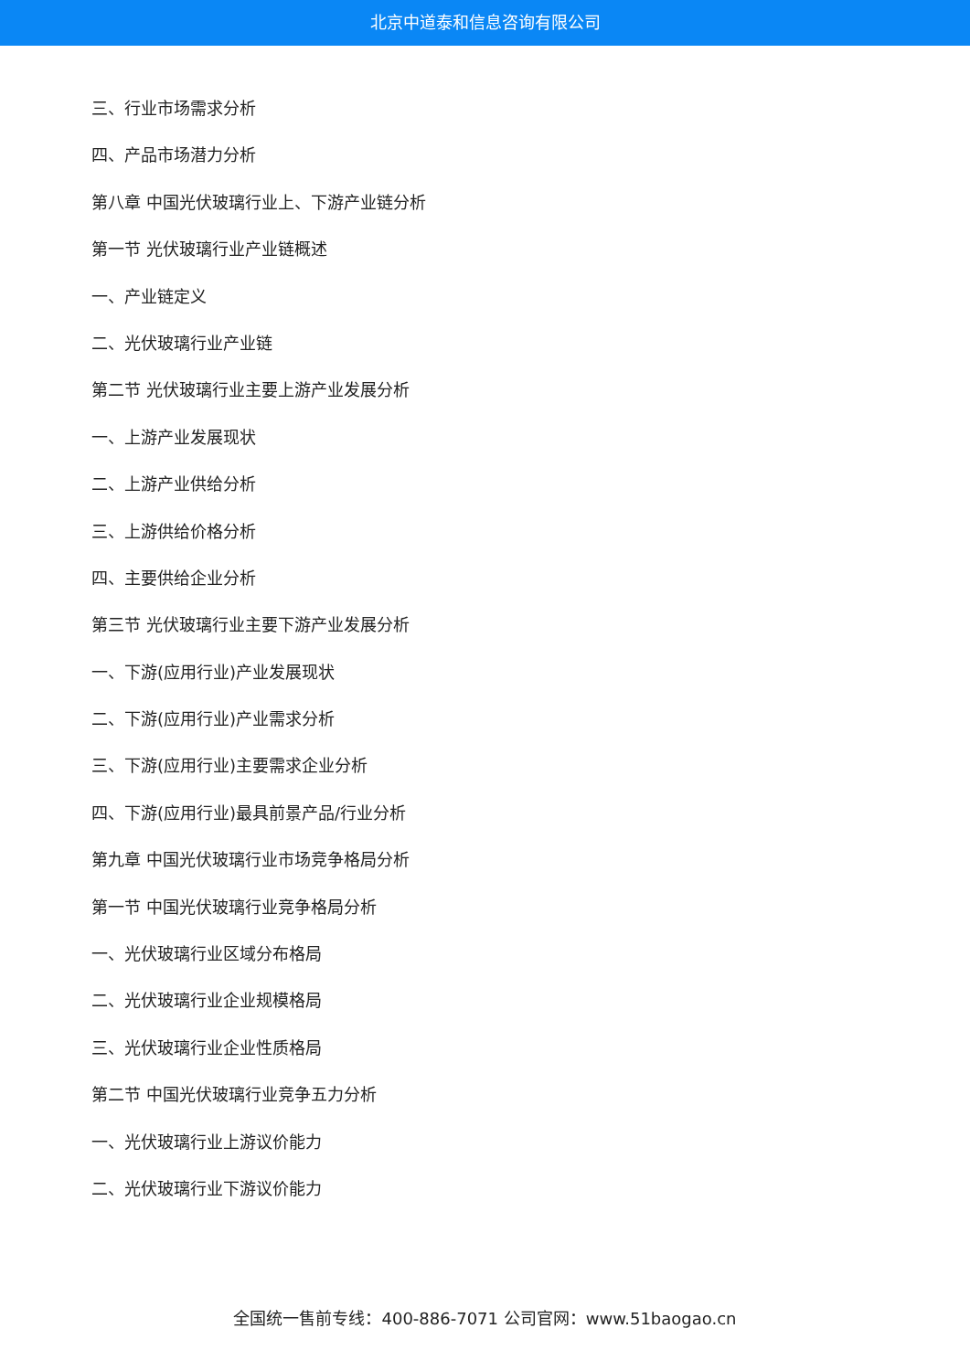北京中道泰和信息咨询有限公司
三、行业市场需求分析
四、产品市场潜力分析
第八章 中国光伏玻璃行业上、下游产业链分析
第一节 光伏玻璃行业产业链概述
一、产业链定义
二、光伏玻璃行业产业链
第二节 光伏玻璃行业主要上游产业发展分析
一、上游产业发展现状
二、上游产业供给分析
三、上游供给价格分析
四、主要供给企业分析
第三节 光伏玻璃行业主要下游产业发展分析
一、下游(应用行业)产业发展现状
二、下游(应用行业)产业需求分析
三、下游(应用行业)主要需求企业分析
四、下游(应用行业)最具前景产品/行业分析
第九章 中国光伏玻璃行业市场竞争格局分析
第一节 中国光伏玻璃行业竞争格局分析
一、光伏玻璃行业区域分布格局
二、光伏玻璃行业企业规模格局
三、光伏玻璃行业企业性质格局
第二节 中国光伏玻璃行业竞争五力分析
一、光伏玻璃行业上游议价能力
二、光伏玻璃行业下游议价能力
全国统一售前专线：400-886-7071 公司官网：www.51baogao.cn